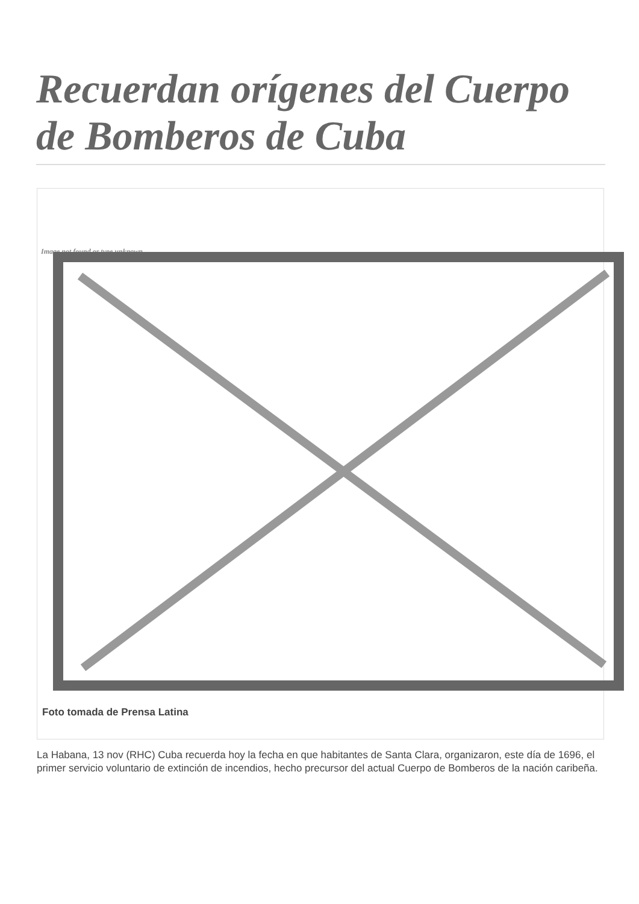Recuerdan orígenes del Cuerpo de Bomberos de Cuba
Image not found or type unknown
Foto tomada de Prensa Latina
La Habana, 13 nov (RHC) Cuba recuerda hoy la fecha en que habitantes de Santa Clara, organizaron, este día de 1696, el primer servicio voluntario de extinción de incendios, hecho precursor del actual Cuerpo de Bomberos de la nación caribeña.